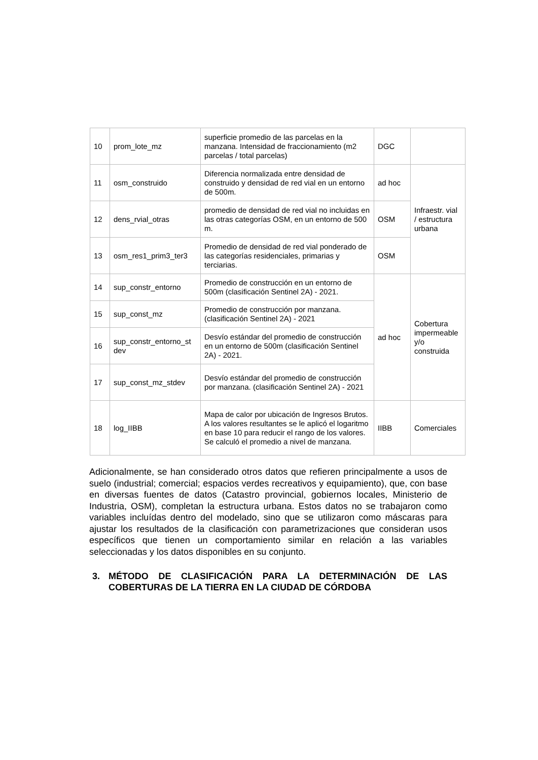| 10 | prom_lote_mz | superficie promedio de las parcelas en la manzana. Intensidad de fraccionamiento (m2 parcelas / total parcelas) | DGC | |
| 11 | osm_construido | Diferencia normalizada entre densidad de construido y densidad de red vial en un entorno de 500m. | ad hoc | Infraestr. vial / estructura urbana |
| 12 | dens_rvial_otras | promedio de densidad de red vial no incluidas en las otras categorías OSM, en un entorno de 500 m. | OSM | |
| 13 | osm_res1_prim3_ter3 | Promedio de densidad de red vial ponderado de las categorías residenciales, primarias y terciarias. | OSM | |
| 14 | sup_constr_entorno | Promedio de construcción en un entorno de 500m (clasificación Sentinel 2A) - 2021. | ad hoc | Cobertura impermeable y/o construida |
| 15 | sup_const_mz | Promedio de construcción por manzana. (clasificación Sentinel 2A) - 2021 | | |
| 16 | sup_constr_entorno_st dev | Desvío estándar del promedio de construcción en un entorno de 500m (clasificación Sentinel 2A) - 2021. | | |
| 17 | sup_const_mz_stdev | Desvío estándar del promedio de construcción por manzana. (clasificación Sentinel 2A) - 2021 | | |
| 18 | log_IIBB | Mapa de calor por ubicación de Ingresos Brutos. A los valores resultantes se le aplicó el logaritmo en base 10 para reducir el rango de los valores. Se calculó el promedio a nivel de manzana. | IIBB | Comerciales |
Adicionalmente, se han considerado otros datos que refieren principalmente a usos de suelo (industrial; comercial; espacios verdes recreativos y equipamiento), que, con base en diversas fuentes de datos (Catastro provincial, gobiernos locales, Ministerio de Industria, OSM), completan la estructura urbana. Estos datos no se trabajaron como variables incluídas dentro del modelado, sino que se utilizaron como máscaras para ajustar los resultados de la clasificación con parametrizaciones que consideran usos específicos que tienen un comportamiento similar en relación a las variables seleccionadas y los datos disponibles en su conjunto.
3. MÉTODO DE CLASIFICACIÓN PARA LA DETERMINACIÓN DE LAS COBERTURAS DE LA TIERRA EN LA CIUDAD DE CÓRDOBA